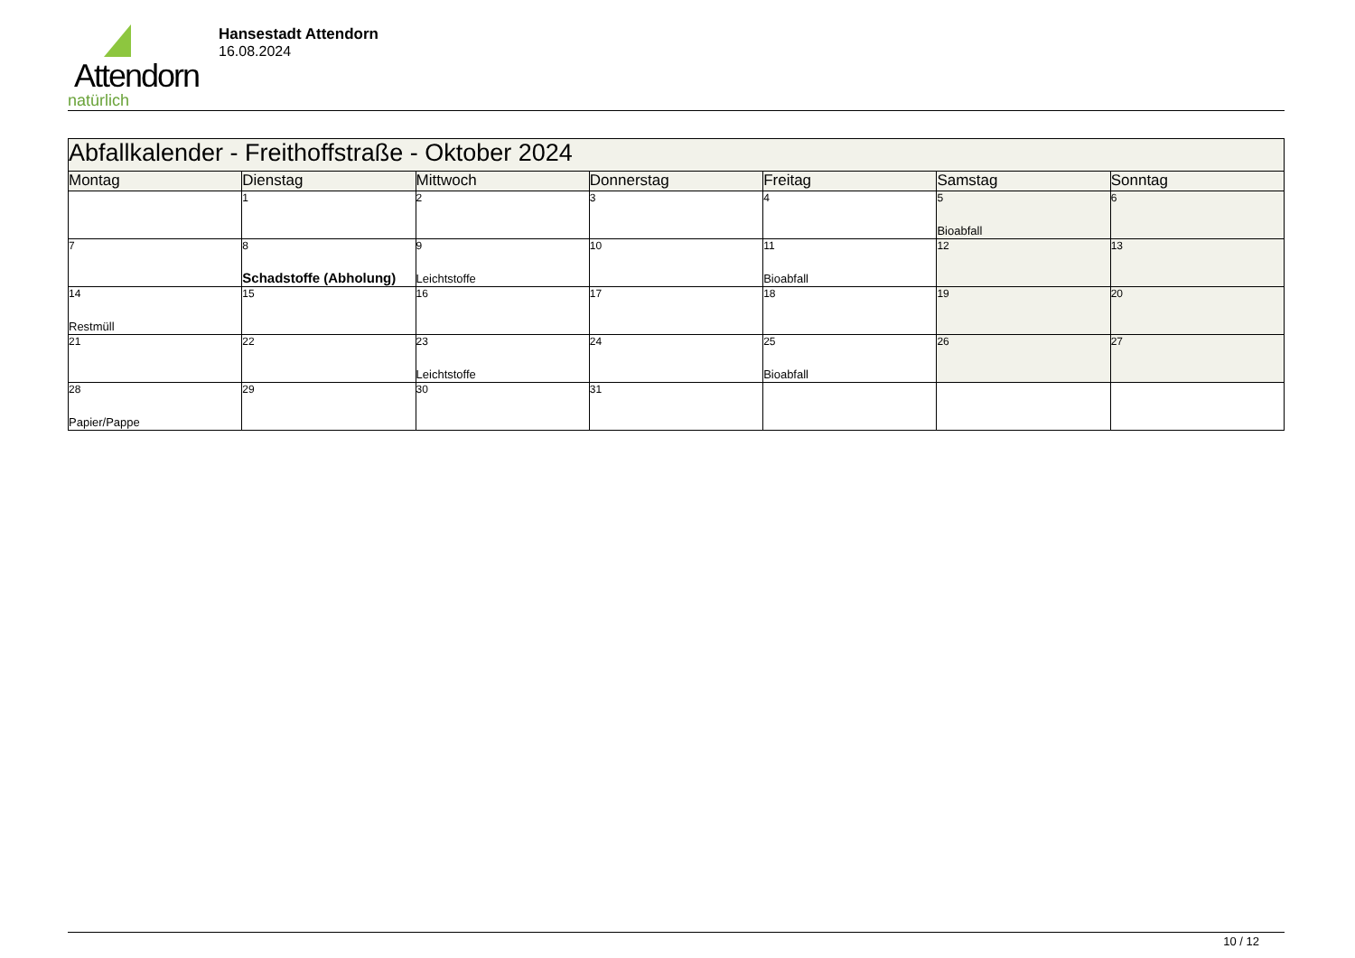Attendorn
natürlich
Hansestadt Attendorn
16.08.2024
| Abfallkalender - Freithoffstraße - Oktober 2024 | | | | | | |
| Montag | Dienstag | Mittwoch | Donnerstag | Freitag | Samstag | Sonntag |
| | 1 | 2 | 3 | 4 | 5 Bioabfall | 6 |
| 7 | 8 Schadstoffe (Abholung) | 9 Leichtstoffe | 10 | 11 Bioabfall | 12 | 13 |
| 14 Restmüll | 15 | 16 | 17 | 18 | 19 | 20 |
| 21 | 22 | 23 Leichtstoffe | 24 | 25 Bioabfall | 26 | 27 |
| 28 Papier/Pappe | 29 | 30 | 31 | | | |
10 / 12